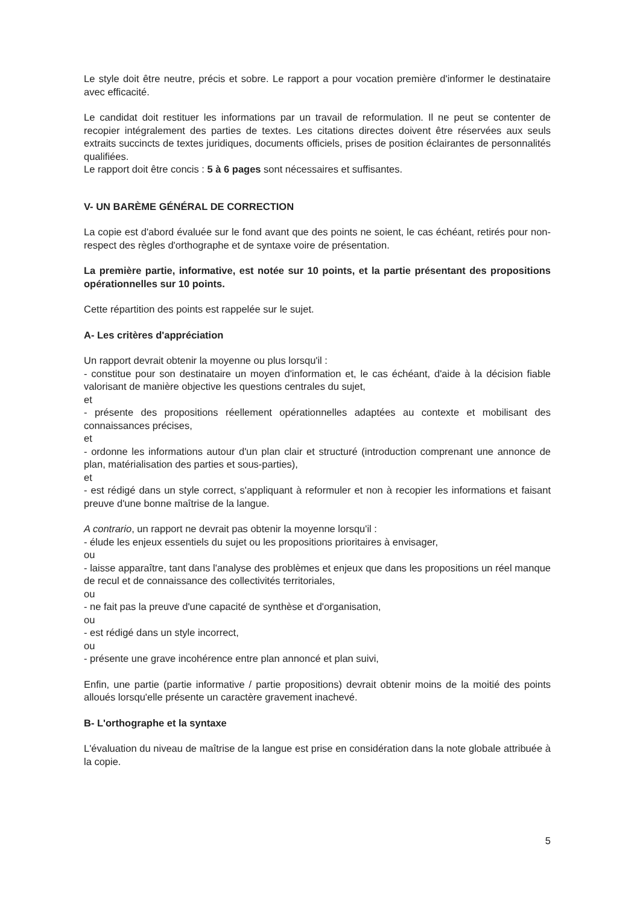Le style doit être neutre, précis et sobre. Le rapport a pour vocation première d'informer le destinataire avec efficacité.
Le candidat doit restituer les informations par un travail de reformulation. Il ne peut se contenter de recopier intégralement des parties de textes. Les citations directes doivent être réservées aux seuls extraits succincts de textes juridiques, documents officiels, prises de position éclairantes de personnalités qualifiées.
Le rapport doit être concis : 5 à 6 pages sont nécessaires et suffisantes.
V- UN BARÈME GÉNÉRAL DE CORRECTION
La copie est d'abord évaluée sur le fond avant que des points ne soient, le cas échéant, retirés pour non-respect des règles d'orthographe et de syntaxe voire de présentation.
La première partie, informative, est notée sur 10 points, et la partie présentant des propositions opérationnelles sur 10 points.
Cette répartition des points est rappelée sur le sujet.
A- Les critères d'appréciation
Un rapport devrait obtenir la moyenne ou plus lorsqu'il :
- constitue pour son destinataire un moyen d'information et, le cas échéant, d'aide à la décision fiable valorisant de manière objective les questions centrales du sujet,
et
- présente des propositions réellement opérationnelles adaptées au contexte et mobilisant des connaissances précises,
et
- ordonne les informations autour d'un plan clair et structuré (introduction comprenant une annonce de plan, matérialisation des parties et sous-parties),
et
- est rédigé dans un style correct, s'appliquant à reformuler et non à recopier les informations et faisant preuve d'une bonne maîtrise de la langue.
A contrario, un rapport ne devrait pas obtenir la moyenne lorsqu'il :
- élude les enjeux essentiels du sujet ou les propositions prioritaires à envisager,
ou
- laisse apparaître, tant dans l'analyse des problèmes et enjeux que dans les propositions un réel manque de recul et de connaissance des collectivités territoriales,
ou
- ne fait pas la preuve d'une capacité de synthèse et d'organisation,
ou
- est rédigé dans un style incorrect,
ou
- présente une grave incohérence entre plan annoncé et plan suivi,
Enfin, une partie (partie informative / partie propositions) devrait obtenir moins de la moitié des points alloués lorsqu'elle présente un caractère gravement inachevé.
B- L'orthographe et la syntaxe
L'évaluation du niveau de maîtrise de la langue est prise en considération dans la note globale attribuée à la copie.
5